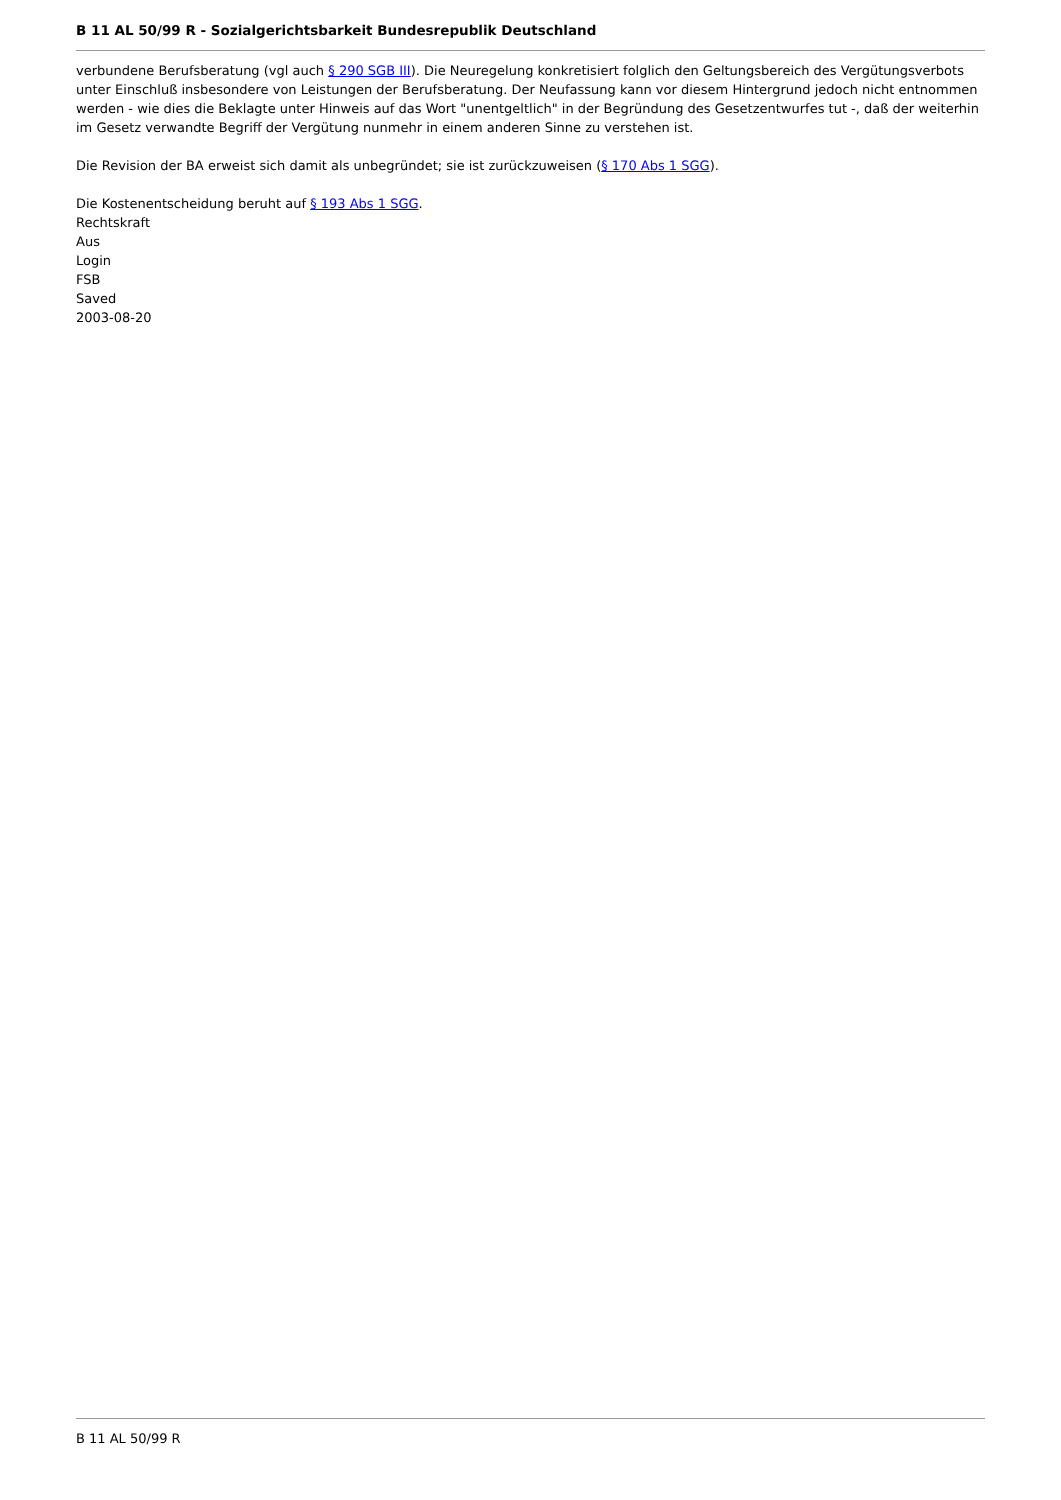B 11 AL 50/99 R - Sozialgerichtsbarkeit Bundesrepublik Deutschland
verbundene Berufsberatung (vgl auch § 290 SGB III). Die Neuregelung konkretisiert folglich den Geltungsbereich des Vergütungsverbots unter Einschluß insbesondere von Leistungen der Berufsberatung. Der Neufassung kann vor diesem Hintergrund jedoch nicht entnommen werden - wie dies die Beklagte unter Hinweis auf das Wort "unentgeltlich" in der Begründung des Gesetzentwurfes tut -, daß der weiterhin im Gesetz verwandte Begriff der Vergütung nunmehr in einem anderen Sinne zu verstehen ist.
Die Revision der BA erweist sich damit als unbegründet; sie ist zurückzuweisen (§ 170 Abs 1 SGG).
Die Kostenentscheidung beruht auf § 193 Abs 1 SGG.
Rechtskraft
Aus
Login
FSB
Saved
2003-08-20
B 11 AL 50/99 R